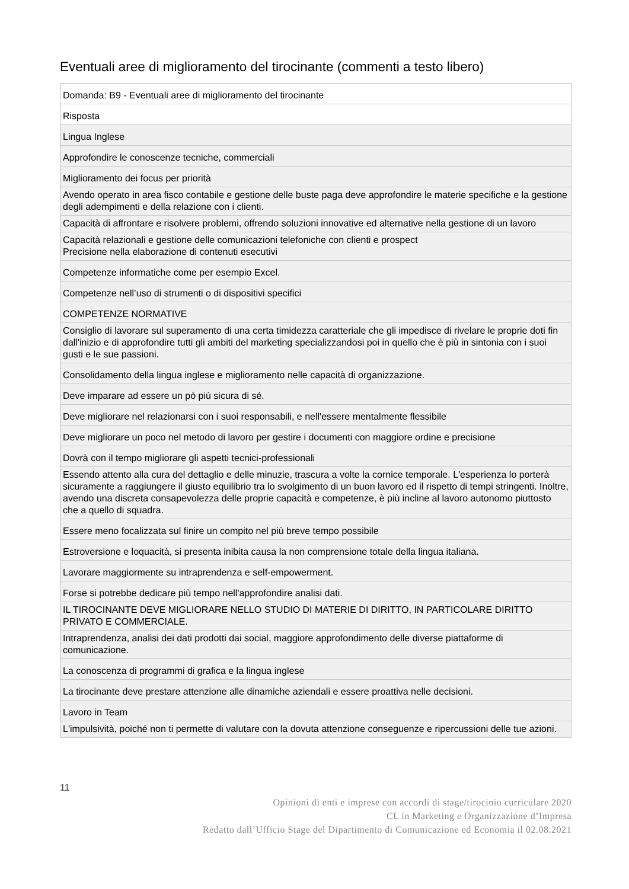Eventuali aree di miglioramento del tirocinante (commenti a testo libero)
| Domanda: B9 - Eventuali aree di miglioramento del tirocinante |
| Risposta |
| Lingua Inglese |
| Approfondire le conoscenze tecniche, commerciali |
| Miglioramento dei focus per priorità |
| Avendo operato in area fisco contabile e gestione delle buste paga deve approfondire le materie specifiche e la gestione degli adempimenti e della relazione con i clienti. |
| Capacità di affrontare e risolvere problemi, offrendo soluzioni innovative ed alternative nella gestione di un lavoro |
| Capacità relazionali e gestione delle comunicazioni telefoniche con clienti e prospect Precisione nella elaborazione di contenuti esecutivi |
| Competenze informatiche come per esempio Excel. |
| Competenze nell’uso di strumenti o di dispositivi specifici |
| COMPETENZE NORMATIVE |
| Consiglio di lavorare sul superamento di una certa timidezza caratteriale che gli impedisce di rivelare le proprie doti fin dall'inizio e di approfondire tutti gli ambiti del marketing specializzandosi poi in quello che è più in sintonia con i suoi gusti e le sue passioni. |
| Consolidamento della lingua inglese e miglioramento nelle capacità di organizzazione. |
| Deve imparare ad essere un pò più sicura di sé. |
| Deve migliorare nel relazionarsi con i suoi responsabili, e nell'essere mentalmente flessibile |
| Deve migliorare un poco nel metodo di lavoro per gestire i documenti con maggiore ordine e precisione |
| Dovrà con il tempo migliorare gli aspetti tecnici-professionali |
| Essendo attento alla cura del dettaglio e delle minuzie, trascura a volte la cornice temporale. L'esperienza lo porterà sicuramente a raggiungere il giusto equilibrio tra lo svolgimento di un buon lavoro ed il rispetto di tempi stringenti. Inoltre, avendo una discreta consapevolezza delle proprie capacità e competenze, è più incline al lavoro autonomo piuttosto che a quello di squadra. |
| Essere meno focalizzata sul finire un compito nel più breve tempo possibile |
| Estroversione e loquacità, si presenta inibita causa la non comprensione totale della lingua italiana. |
| Lavorare maggiormente su intraprendenza e self-empowerment. |
| Forse si potrebbe dedicare più tempo nell'approfondire analisi dati. |
| IL TIROCINANTE DEVE MIGLIORARE NELLO STUDIO DI MATERIE DI DIRITTO, IN PARTICOLARE DIRITTO PRIVATO E COMMERCIALE. |
| Intraprendenza, analisi dei dati prodotti dai social, maggiore approfondimento delle diverse piattaforme di comunicazione. |
| La conoscenza di programmi di grafica e la lingua inglese |
| La tirocinante deve prestare attenzione alle dinamiche aziendali e essere proattiva nelle decisioni. |
| Lavoro in Team |
| L'impulsività, poiché non ti permette di valutare con la dovuta attenzione conseguenze e ripercussioni delle tue azioni. |
11
Opinioni di enti e imprese con accordi di stage/tirocinio curriculare 2020
CL in Marketing e Organizzazione d’Impresa
Redatto dall’Ufficio Stage del Dipartimento di Comunicazione ed Economia il 02.08.2021